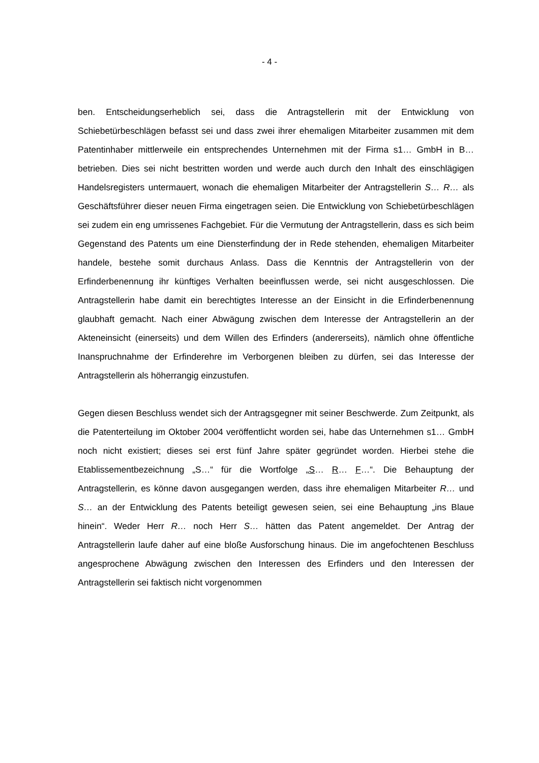- 4 -
ben. Entscheidungserheblich sei, dass die Antragstellerin mit der Entwicklung von Schiebetürbeschlägen befasst sei und dass zwei ihrer ehemaligen Mitarbeiter zusammen mit dem Patentinhaber mittlerweile ein entsprechendes Unternehmen mit der Firma s1… GmbH in B… betrieben. Dies sei nicht bestritten worden und werde auch durch den Inhalt des einschlägigen Handelsregisters untermauert, wonach die ehemaligen Mitarbeiter der Antragstellerin S… R… als Geschäftsführer dieser neuen Firma eingetragen seien. Die Entwicklung von Schiebetürbeschlägen sei zudem ein eng umrissenes Fachgebiet. Für die Vermutung der Antragstellerin, dass es sich beim Gegenstand des Patents um eine Diensterfindung der in Rede stehenden, ehemaligen Mitarbeiter handele, bestehe somit durchaus Anlass. Dass die Kenntnis der Antragstellerin von der Erfinderbenennung ihr künftiges Verhalten beeinflussen werde, sei nicht ausgeschlossen. Die Antragstellerin habe damit ein berechtigtes Interesse an der Einsicht in die Erfinderbenennung glaubhaft gemacht. Nach einer Abwägung zwischen dem Interesse der Antragstellerin an der Akteneinsicht (einerseits) und dem Willen des Erfinders (andererseits), nämlich ohne öffentliche Inanspruchnahme der Erfinderehre im Verborgenen bleiben zu dürfen, sei das Interesse der Antragstellerin als höherrangig einzustufen.
Gegen diesen Beschluss wendet sich der Antragsgegner mit seiner Beschwerde. Zum Zeitpunkt, als die Patenterteilung im Oktober 2004 veröffentlicht worden sei, habe das Unternehmen s1… GmbH noch nicht existiert; dieses sei erst fünf Jahre später gegründet worden. Hierbei stehe die Etablissementbezeichnung „S…“ für die Wortfolge „S… R… F…“. Die Behauptung der Antragstellerin, es könne davon ausgegangen werden, dass ihre ehemaligen Mitarbeiter R… und S… an der Entwicklung des Patents beteiligt gewesen seien, sei eine Behauptung „ins Blaue hinein“. Weder Herr R… noch Herr S… hätten das Patent angemeldet. Der Antrag der Antragstellerin laufe daher auf eine bloße Ausforschung hinaus. Die im angefochtenen Beschluss angesprochene Abwägung zwischen den Interessen des Erfinders und den Interessen der Antragstellerin sei faktisch nicht vorgenommen